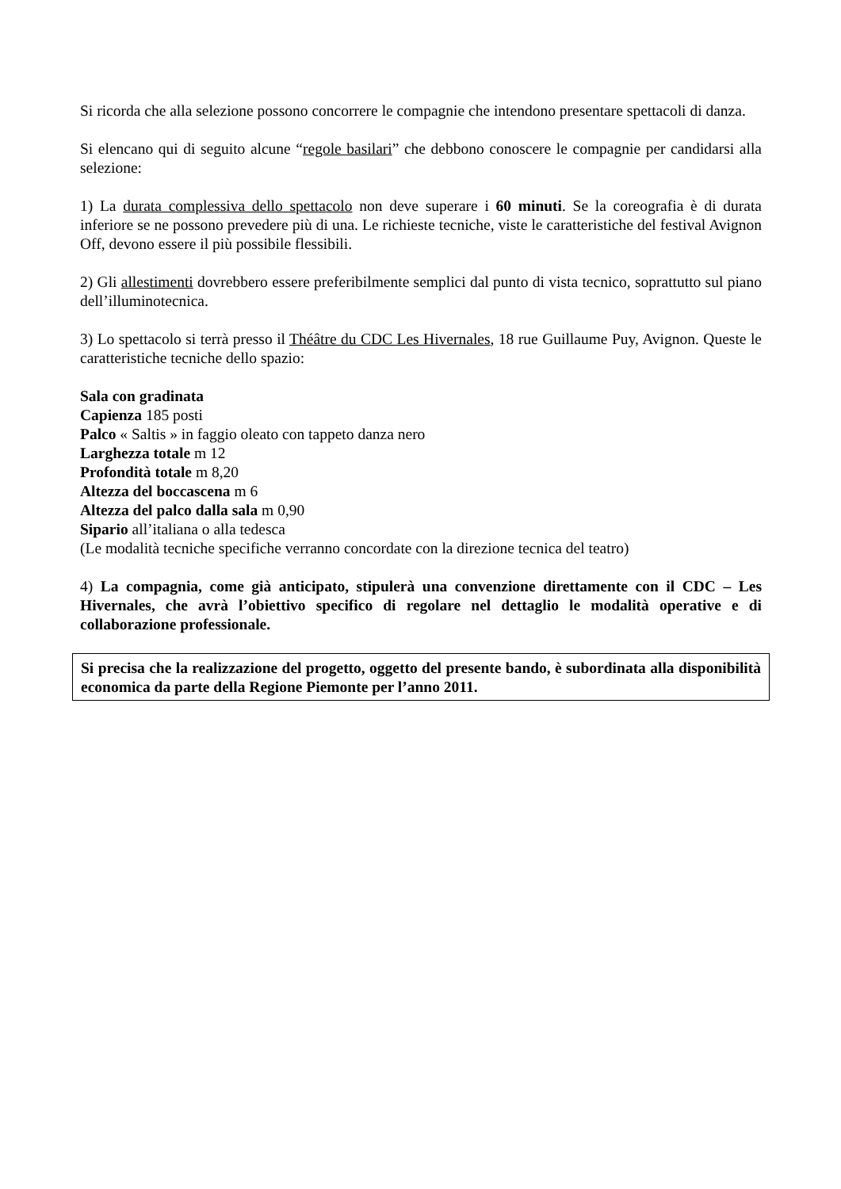Si ricorda che alla selezione possono concorrere le compagnie che intendono presentare spettacoli di danza.
Si elencano qui di seguito alcune “regole basilari” che debbono conoscere le compagnie per candidarsi alla selezione:
1) La durata complessiva dello spettacolo non deve superare i 60 minuti. Se la coreografia è di durata inferiore se ne possono prevedere più di una. Le richieste tecniche, viste le caratteristiche del festival Avignon Off, devono essere il più possibile flessibili.
2) Gli allestimenti dovrebbero essere preferibilmente semplici dal punto di vista tecnico, soprattutto sul piano dell’illuminotecnica.
3) Lo spettacolo si terrà presso il Théâtre du CDC Les Hivernales, 18 rue Guillaume Puy, Avignon. Queste le caratteristiche tecniche dello spazio:
Sala con gradinata
Capienza 185 posti
Palco « Saltis » in faggio oleato con tappeto danza nero
Larghezza totale m 12
Profondità totale m 8,20
Altezza del boccascena m 6
Altezza del palco dalla sala m 0,90
Sipario all’italiana o alla tedesca
(Le modalità tecniche specifiche verranno concordate con la direzione tecnica del teatro)
4) La compagnia, come già anticipato, stipulerà una convenzione direttamente con il CDC – Les Hivernales, che avrà l’obiettivo specifico di regolare nel dettaglio le modalità operative e di collaborazione professionale.
Si precisa che la realizzazione del progetto, oggetto del presente bando, è subordinata alla disponibilità economica da parte della Regione Piemonte per l’anno 2011.